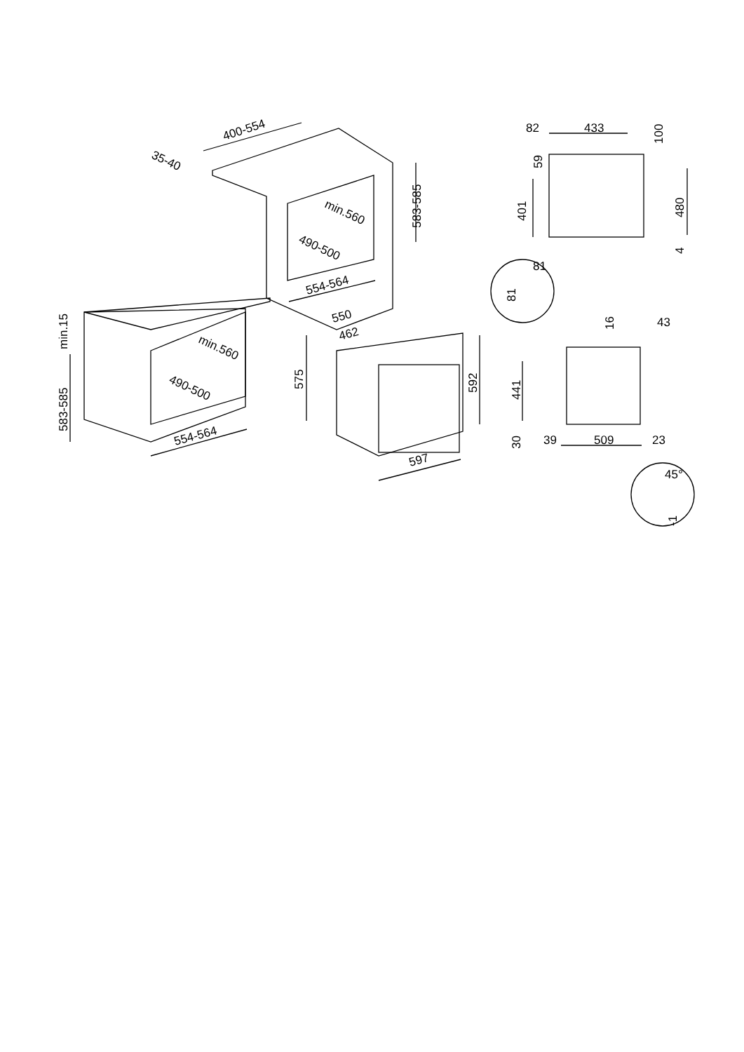400-554
35-40
583-585
min.560
490-500
554-564
min.15
583-585
min.560
490-500
554-564
550
462
575
592
597
82
433
100
59
401
480
4
81
81
16
43
441
30
39
509
23
45°
-1